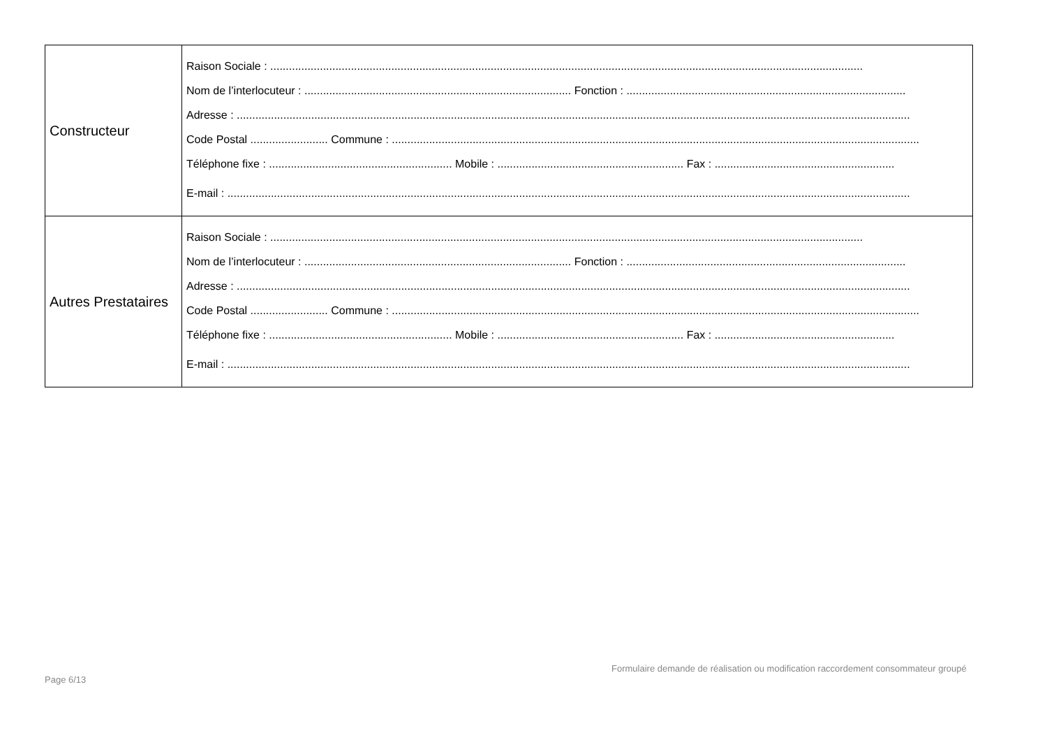| Constructeur | Raison Sociale : ............................................................................................................................................................................................... Nom de l’interlocuteur : ...................................................................................... Fonction : .......................................................................................... Adresse : ......................................................................................................................................................................................................................... Code Postal ......................... Commune : .......................................................................................................................................................................... Téléphone fixe : ........................................................... Mobile : ............................................................ Fax : .......................................................... E-mail : ............................................................................................................................................................................................................................ |
| Autres Prestataires | Raison Sociale : ............................................................................................................................................................................................... Nom de l’interlocuteur : ...................................................................................... Fonction : .......................................................................................... Adresse : ......................................................................................................................................................................................................................... Code Postal ......................... Commune : .......................................................................................................................................................................... Téléphone fixe : ........................................................... Mobile : ............................................................ Fax : .......................................................... E-mail : ............................................................................................................................................................................................................................ |
Formulaire demande de réalisation ou modification raccordement consommateur groupé
Page 6/13